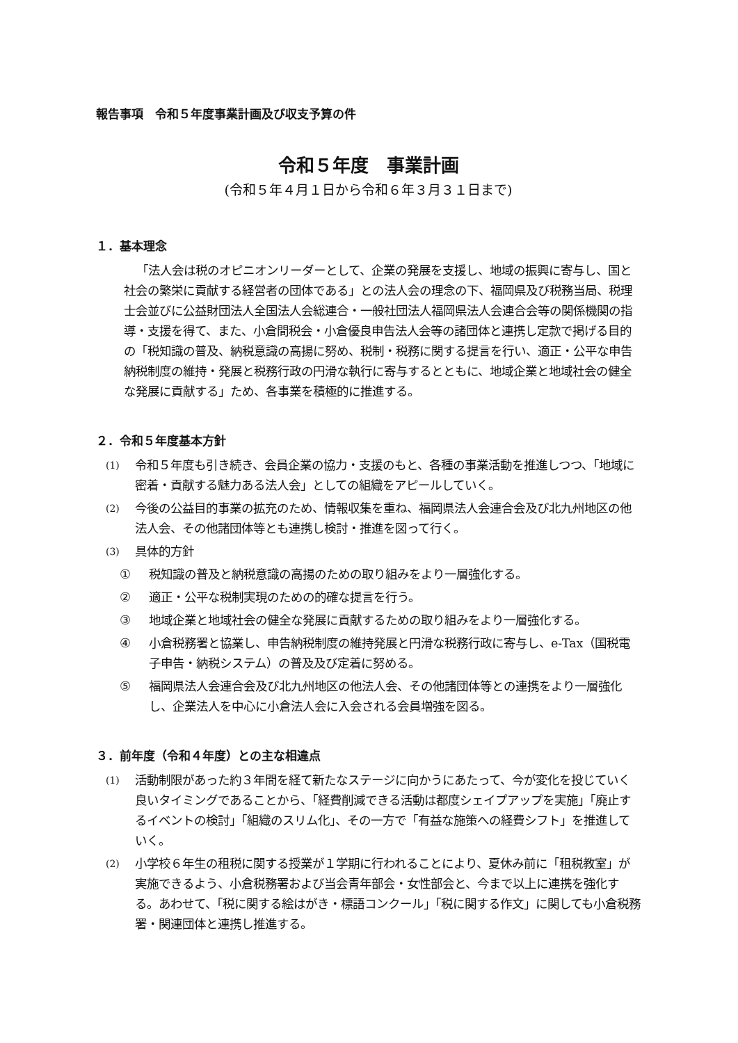報告事項　令和５年度事業計画及び収支予算の件
令和５年度　事業計画
(令和５年４月１日から令和６年３月３１日まで)
１．基本理念
「法人会は税のオピニオンリーダーとして、企業の発展を支援し、地域の振興に寄与し、国と社会の繁栄に貢献する経営者の団体である」との法人会の理念の下、福岡県及び税務当局、税理士会並びに公益財団法人全国法人会総連合・一般社団法人福岡県法人会連合会等の関係機関の指導・支援を得て、また、小倉間税会・小倉優良申告法人会等の諸団体と連携し定款で掲げる目的の「税知識の普及、納税意識の高揚に努め、税制・税務に関する提言を行い、適正・公平な申告納税制度の維持・発展と税務行政の円滑な執行に寄与するとともに、地域企業と地域社会の健全な発展に貢献する」ため、各事業を積極的に推進する。
２．令和５年度基本方針
(1)
令和５年度も引き続き、会員企業の協力・支援のもと、各種の事業活動を推進しつつ、「地域に密着・貢献する魅力ある法人会」としての組織をアピールしていく。
(2)
今後の公益目的事業の拡充のため、情報収集を重ね、福岡県法人会連合会及び北九州地区の他法人会、その他諸団体等とも連携し検討・推進を図って行く。
(3)
具体的方針
① 税知識の普及と納税意識の高揚のための取り組みをより一層強化する。
② 適正・公平な税制実現のための的確な提言を行う。
③ 地域企業と地域社会の健全な発展に貢献するための取り組みをより一層強化する。
④ 小倉税務署と協業し、申告納税制度の維持発展と円滑な税務行政に寄与し、e-Tax（国税電子申告・納税システム）の普及及び定着に努める。
⑤ 福岡県法人会連合会及び北九州地区の他法人会、その他諸団体等との連携をより一層強化し、企業法人を中心に小倉法人会に入会される会員増強を図る。
３．前年度（令和４年度）との主な相違点
(1)
活動制限があった約３年間を経て新たなステージに向かうにあたって、今が変化を投じていく良いタイミングであることから、「経費削減できる活動は都度シェイプアップを実施」「廃止するイベントの検討」「組織のスリム化」、その一方で「有益な施策への経費シフト」を推進していく。
(2)
小学校６年生の租税に関する授業が１学期に行われることにより、夏休み前に「租税教室」が実施できるよう、小倉税務署および当会青年部会・女性部会と、今まで以上に連携を強化する。あわせて、「税に関する絵はがき・標語コンクール」「税に関する作文」に関しても小倉税務署・関連団体と連携し推進する。